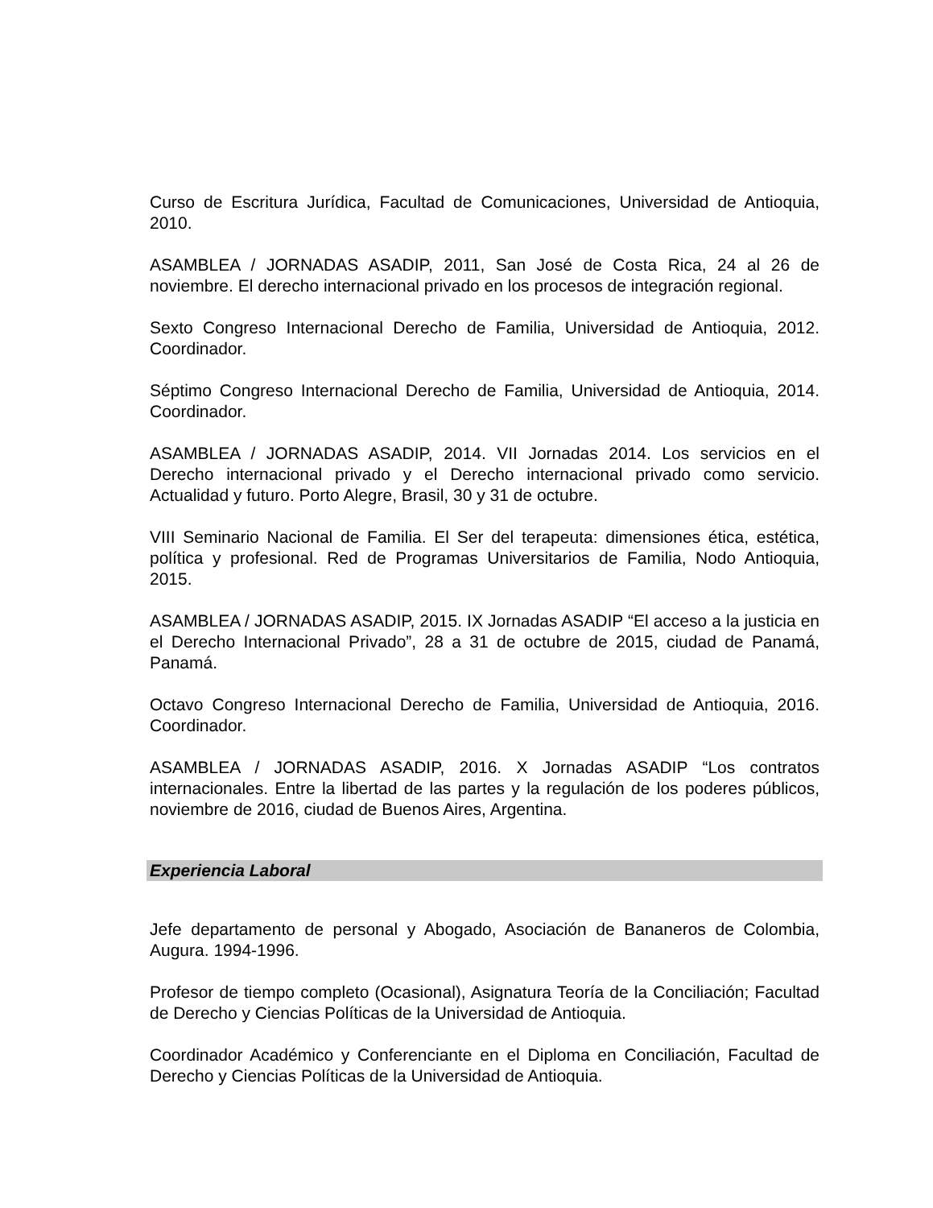Curso de Escritura Jurídica, Facultad de Comunicaciones, Universidad de Antioquia, 2010.
ASAMBLEA / JORNADAS ASADIP, 2011, San José de Costa Rica, 24 al 26 de noviembre. El derecho internacional privado en los procesos de integración regional.
Sexto Congreso Internacional Derecho de Familia, Universidad de Antioquia, 2012. Coordinador.
Séptimo Congreso Internacional Derecho de Familia, Universidad de Antioquia, 2014. Coordinador.
ASAMBLEA / JORNADAS ASADIP, 2014. VII Jornadas 2014. Los servicios en el Derecho internacional privado y el Derecho internacional privado como servicio. Actualidad y futuro. Porto Alegre, Brasil, 30 y 31 de octubre.
VIII Seminario Nacional de Familia. El Ser del terapeuta: dimensiones ética, estética, política y profesional. Red de Programas Universitarios de Familia, Nodo Antioquia, 2015.
ASAMBLEA / JORNADAS ASADIP, 2015. IX Jornadas ASADIP “El acceso a la justicia en el Derecho Internacional Privado”, 28 a 31 de octubre de 2015, ciudad de Panamá, Panamá.
Octavo Congreso Internacional Derecho de Familia, Universidad de Antioquia, 2016. Coordinador.
ASAMBLEA / JORNADAS ASADIP, 2016. X Jornadas ASADIP “Los contratos internacionales. Entre la libertad de las partes y la regulación de los poderes públicos, noviembre de 2016, ciudad de Buenos Aires, Argentina.
Experiencia Laboral
Jefe departamento de personal y Abogado, Asociación de Bananeros de Colombia, Augura. 1994-1996.
Profesor de tiempo completo (Ocasional), Asignatura Teoría de la Conciliación; Facultad de Derecho y Ciencias Políticas de la Universidad de Antioquia.
Coordinador Académico y Conferenciante en el Diploma en Conciliación, Facultad de Derecho y Ciencias Políticas de la Universidad de Antioquia.